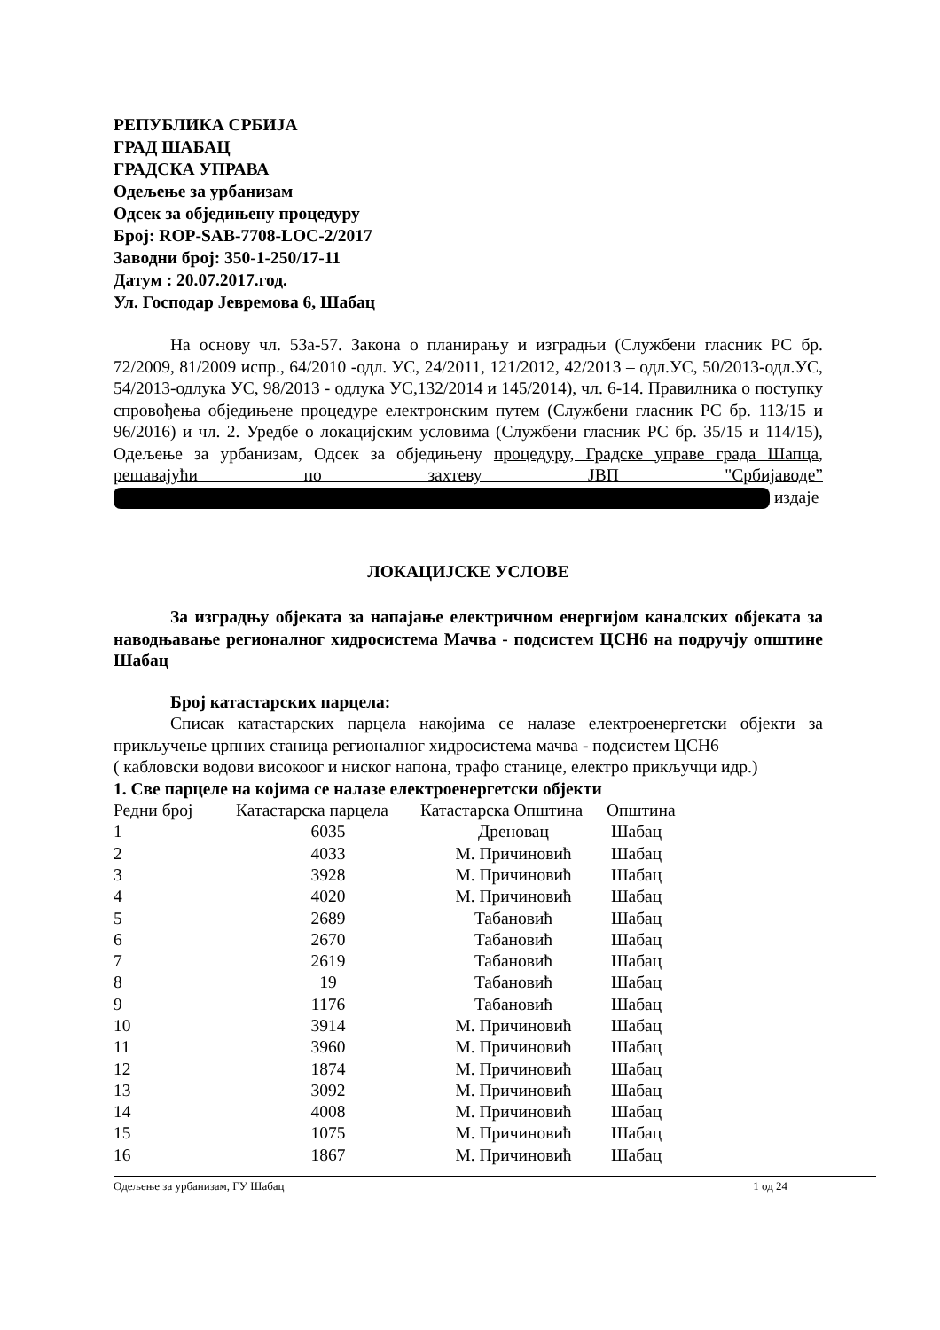РЕПУБЛИКА СРБИЈА
ГРАД ШАБАЦ
ГРАДСКА УПРАВА
Одељење за урбанизам
Одсек за обједињену процедуру
Број: ROP-SAB-7708-LOC-2/2017
Заводни број: 350-1-250/17-11
Датум : 20.07.2017.год.
Ул. Господар Јевремова 6, Шабац
На основу чл. 53а-57. Закона о планирању и изградњи (Службени гласник РС бр. 72/2009, 81/2009 испр., 64/2010 -одл. УС, 24/2011, 121/2012, 42/2013 – одл.УС, 50/2013-одл.УС, 54/2013-одлука УС, 98/2013 - одлука УС,132/2014 и 145/2014), чл. 6-14. Правилника о поступку спровођења обједињене процедуре електронским путем (Службени гласник РС бр. 113/15 и 96/2016) и чл. 2. Уредбе о локацијским условима (Службени гласник РС бр. 35/15 и 114/15), Одељење за урбанизам, Одсек за обједињену процедуру, Градске управе града Шапца, решавајући по захтеву ЈВП "Србијаводе” издаје
ЛОКАЦИЈСКЕ УСЛОВЕ
За изградњу објеката за напајање електричном енергијом каналских објеката за наводњавање регионалног хидросистема Мачва - подсистем ЦСН6 на подручју општине Шабац
Број катастарских парцела:
Списак катастарских парцела накојима се налазе електроенергетски објекти за прикључење црпних станица регионалног хидросистема мачва - подсистем ЦСН6
( кабловски водови високоог и ниског напона, трафо станице, електро прикључци идр.)
1. Све парцеле на којима се налазе електроенергетски објекти
| Редни број | Катастарска парцела | Катастарска Општина | Општина |
| 1 | 6035 | Дреновац | Шабац |
| 2 | 4033 | М. Причиновић | Шабац |
| 3 | 3928 | М. Причиновић | Шабац |
| 4 | 4020 | М. Причиновић | Шабац |
| 5 | 2689 | Табановић | Шабац |
| 6 | 2670 | Табановић | Шабац |
| 7 | 2619 | Табановић | Шабац |
| 8 | 19 | Табановић | Шабац |
| 9 | 1176 | Табановић | Шабац |
| 10 | 3914 | М. Причиновић | Шабац |
| 11 | 3960 | М. Причиновић | Шабац |
| 12 | 1874 | М. Причиновић | Шабац |
| 13 | 3092 | М. Причиновић | Шабац |
| 14 | 4008 | М. Причиновић | Шабац |
| 15 | 1075 | М. Причиновић | Шабац |
| 16 | 1867 | М. Причиновић | Шабац |
Одељење за урбанизам, ГУ Шабац 1 од 24